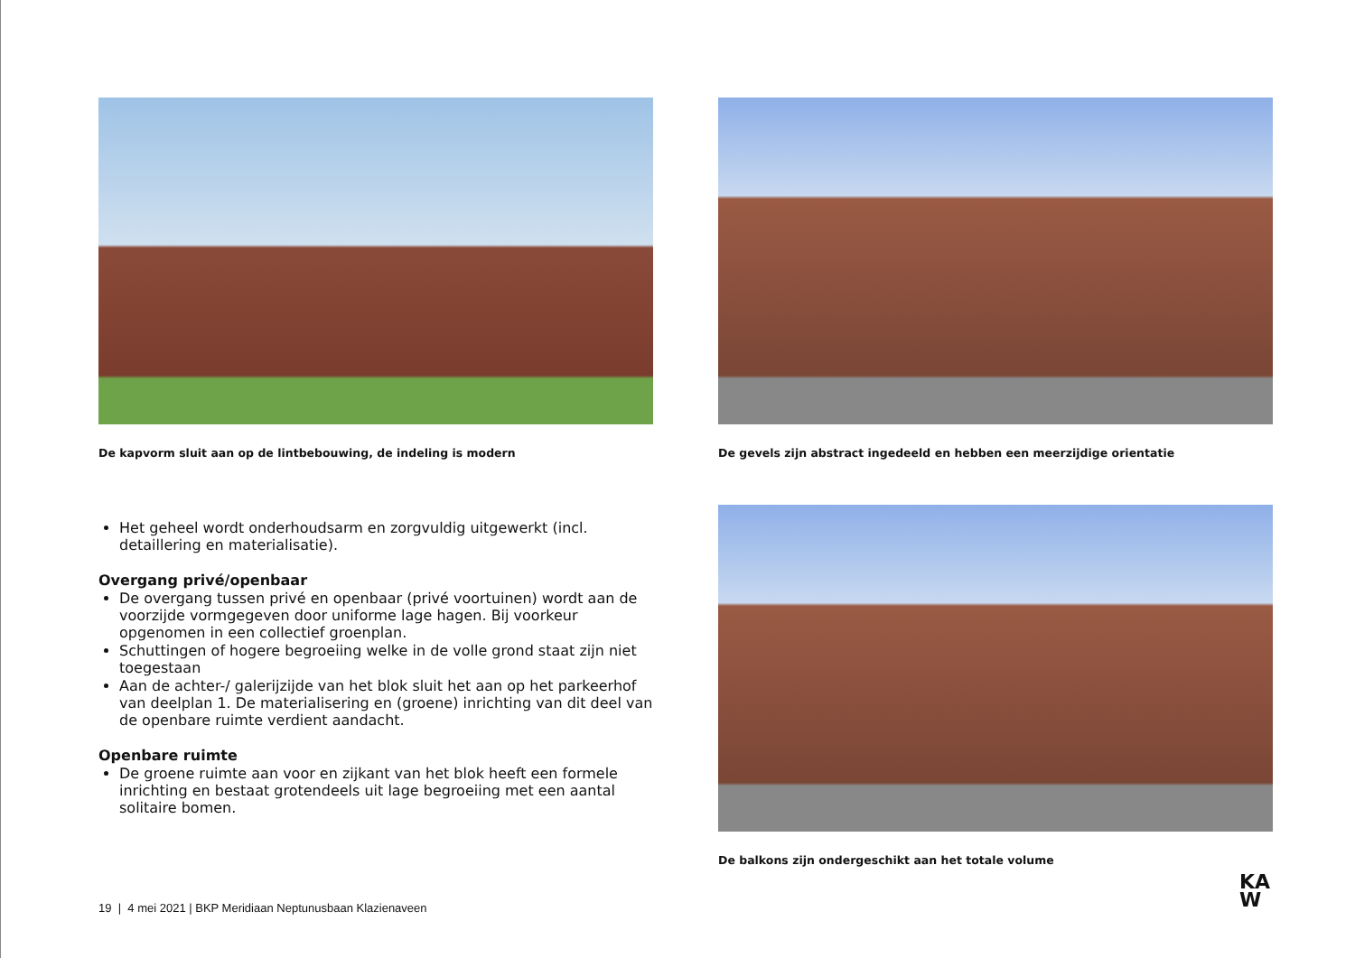De kapvorm sluit aan op de lintbebouwing, de indeling is modern
Het geheel wordt onderhoudsarm en zorgvuldig uitgewerkt (incl. detaillering en materialisatie).
Overgang privé/openbaar
De overgang tussen privé en openbaar (privé voortuinen) wordt aan de voorzijde vormgegeven door uniforme lage hagen. Bij voorkeur opgenomen in een collectief groenplan.
Schuttingen of hogere begroeiing welke in de volle grond staat zijn niet toegestaan
Aan de achter-/ galerijzijde van het blok sluit het aan op het parkeerhof van deelplan 1. De materialisering en (groene) inrichting van dit deel van de openbare ruimte verdient aandacht.
Openbare ruimte
De groene ruimte aan voor en zijkant van het blok heeft een formele inrichting en bestaat grotendeels uit lage begroeiing met een aantal solitaire bomen.
De gevels zijn abstract ingedeeld en hebben een meerzijdige orientatie
De balkons zijn ondergeschikt aan het totale volume
19 | 4 mei 2021 | BKP Meridiaan Neptunusbaan Klazienaveen
KA
W